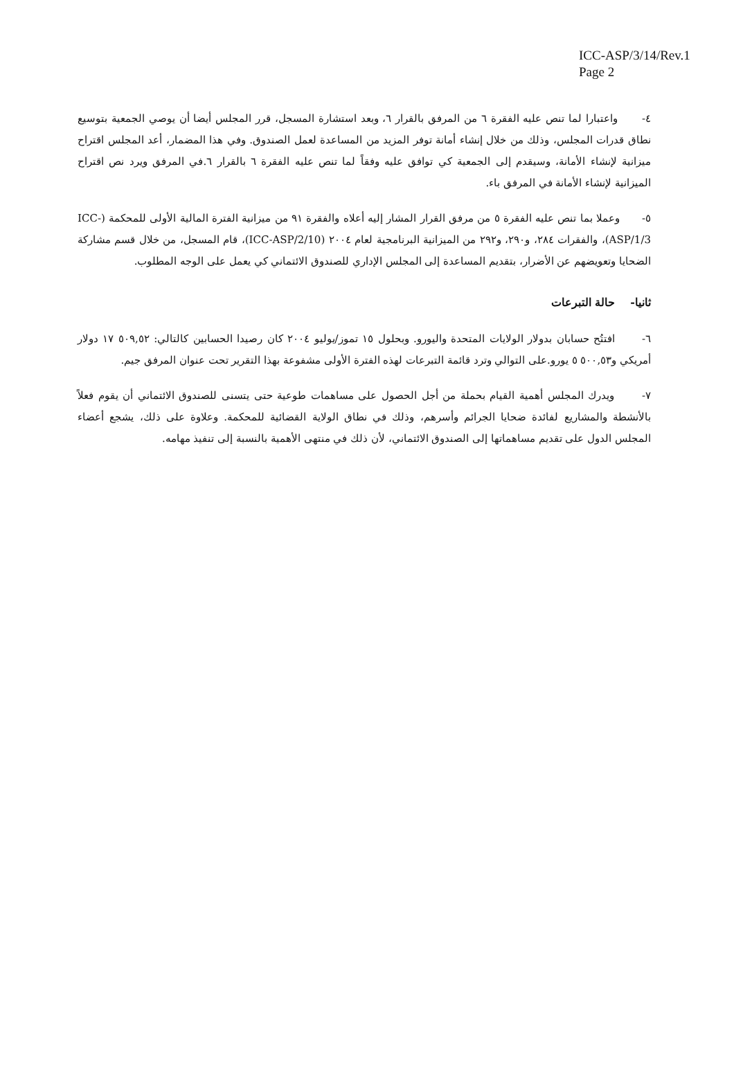ICC-ASP/3/14/Rev.1
Page 2
٤- واعتبارا لما تنص عليه الفقرة ٦ من المرفق بالقرار ٦، وبعد استشارة المسجل، قرر المجلس أيضا أن يوصي الجمعية بتوسيع نطاق قدرات المجلس، وذلك من خلال إنشاء أمانة توفر المزيد من المساعدة لعمل الصندوق. وفي هذا المضمار، أعد المجلس اقتراح ميزانية لإنشاء الأمانة، وسيقدم إلى الجمعية كي توافق عليه وفقاً لما تنص عليه الفقرة ٦ بالقرار ٦.في المرفق ويرد نص اقتراح الميزانية لإنشاء الأمانة في المرفق باء.
٥- وعملا بما تنص عليه الفقرة ٥ من مرفق القرار المشار إليه أعلاه والفقرة ٩١ من ميزانية الفترة المالية الأولى للمحكمة (ICC-ASP/1/3)، والفقرات ٢٨٤، و٢٩٠، و٢٩٢ من الميزانية البرنامجية لعام ٢٠٠٤ (ICC-ASP/2/10)، قام المسجل، من خلال قسم مشاركة الضحايا وتعويضهم عن الأضرار، بتقديم المساعدة إلى المجلس الإداري للصندوق الائتماني كي يعمل على الوجه المطلوب.
ثانيا- حالة التبرعات
٦- افتتُح حسابان بدولار الولايات المتحدة واليورو. وبحلول ١٥ تموز/يوليو ٢٠٠٤ كان رصيدا الحسابين كالتالي: ٥٠٩,٥٢ ١٧ دولار أمريكي و٥٠٠,٥٣ ٥ يورو.على التوالي وترد قائمة التبرعات لهذه الفترة الأولى مشفوعة بهذا التقرير تحت عنوان المرفق جيم.
٧- ويدرك المجلس أهمية القيام بحملة من أجل الحصول على مساهمات طوعية حتى يتسنى للصندوق الائتماني أن يقوم فعلاً بالأنشطة والمشاريع لفائدة ضحايا الجرائم وأسرهم، وذلك في نطاق الولاية القضائية للمحكمة. وعلاوة على ذلك، يشجع أعضاء المجلس الدول على تقديم مساهماتها إلى الصندوق الائتماني، لأن ذلك في منتهى الأهمية بالنسبة إلى تنفيذ مهامه.